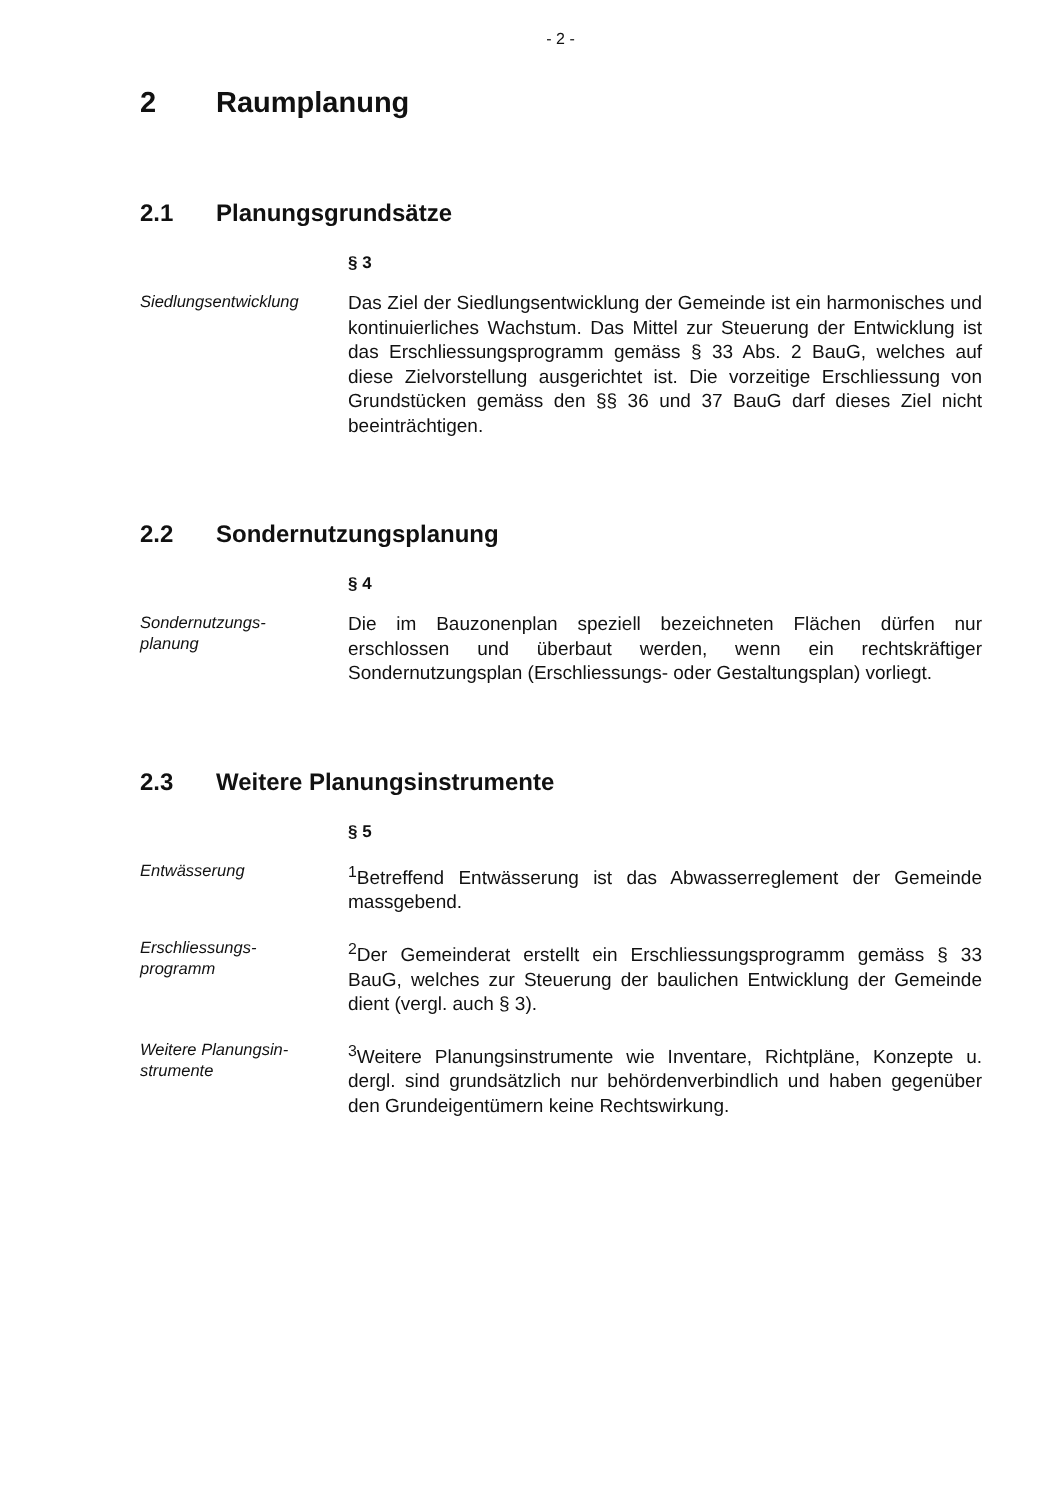- 2 -
2 Raumplanung
2.1 Planungsgrundsätze
§ 3
Siedlungsentwicklung
Das Ziel der Siedlungsentwicklung der Gemeinde ist ein harmonisches und kontinuierliches Wachstum. Das Mittel zur Steuerung der Entwicklung ist das Erschliessungsprogramm gemäss § 33 Abs. 2 BauG, welches auf diese Zielvorstellung ausgerichtet ist. Die vorzeitige Erschliessung von Grundstücken gemäss den §§ 36 und 37 BauG darf dieses Ziel nicht beeinträchtigen.
2.2 Sondernutzungsplanung
§ 4
Sondernutzungs-
planung
Die im Bauzonenplan speziell bezeichneten Flächen dürfen nur erschlossen und überbaut werden, wenn ein rechtskräftiger Sondernutzungsplan (Erschliessungs- oder Gestaltungsplan) vorliegt.
2.3 Weitere Planungsinstrumente
§ 5
Entwässerung
<sup>1</sup> Betreffend Entwässerung ist das Abwasserreglement der Gemeinde massgebend.
Erschliessungs-
programm
<sup>2</sup> Der Gemeinderat erstellt ein Erschliessungsprogramm gemäss § 33 BauG, welches zur Steuerung der baulichen Entwicklung der Gemeinde dient (vergl. auch § 3).
Weitere Planungsin-
strumente
<sup>3</sup> Weitere Planungsinstrumente wie Inventare, Richtpläne, Konzepte u. dergl. sind grundsätzlich nur behördenverbindlich und haben gegenüber den Grundeigentümern keine Rechtswirkung.